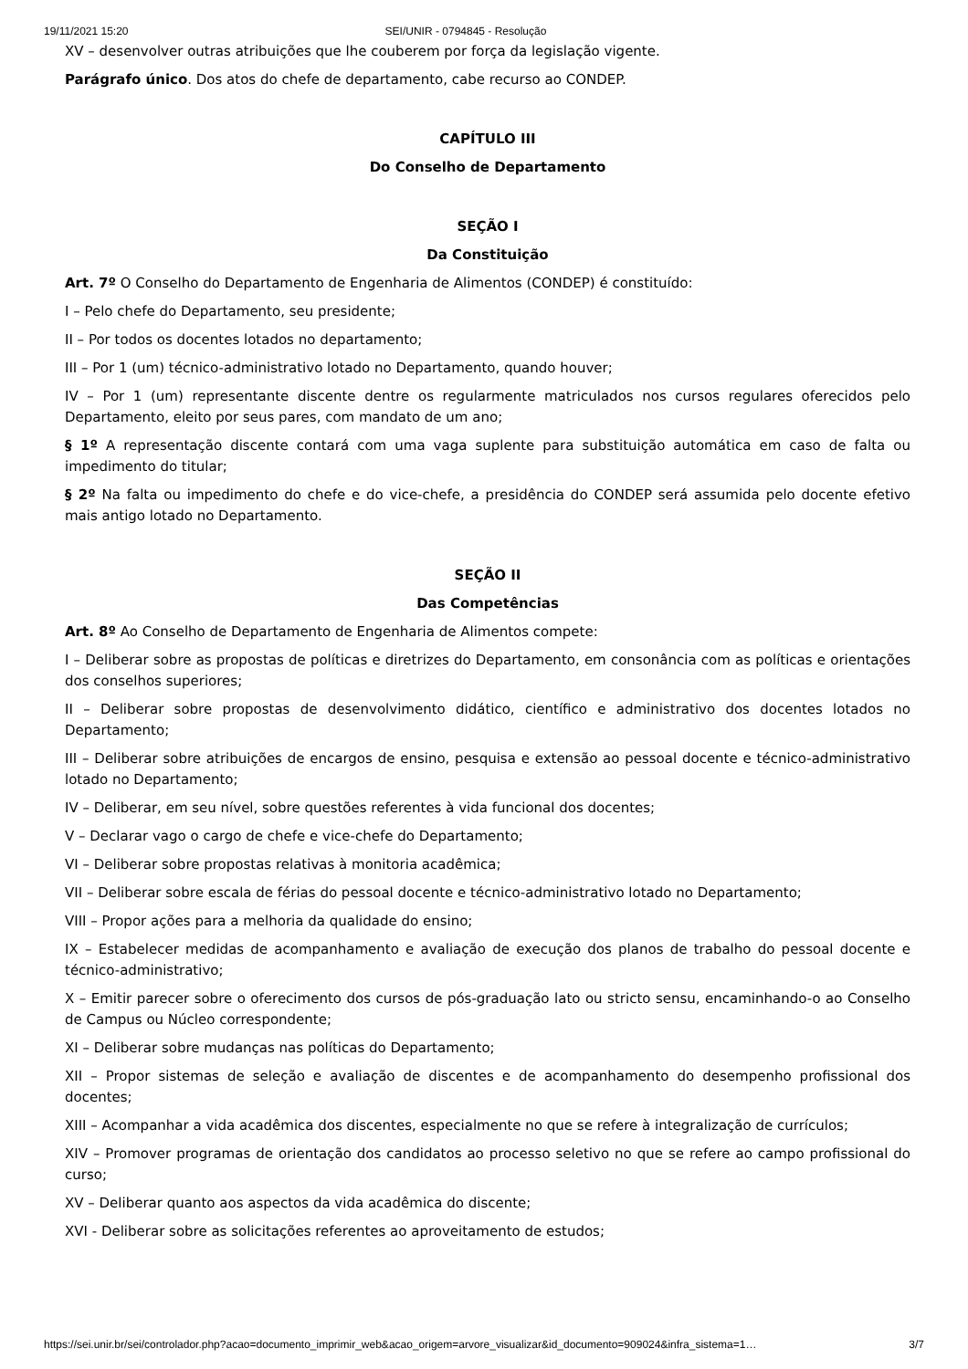19/11/2021 15:20 SEI/UNIR - 0794845 - Resolução
XV – desenvolver outras atribuições que lhe couberem por força da legislação vigente.
Parágrafo único. Dos atos do chefe de departamento, cabe recurso ao CONDEP.
CAPÍTULO III
Do Conselho de Departamento
SEÇÃO I
Da Constituição
Art. 7º O Conselho do Departamento de Engenharia de Alimentos (CONDEP) é constituído:
I – Pelo chefe do Departamento, seu presidente;
II – Por todos os docentes lotados no departamento;
III – Por 1 (um) técnico-administrativo lotado no Departamento, quando houver;
IV – Por 1 (um) representante discente dentre os regularmente matriculados nos cursos regulares oferecidos pelo Departamento, eleito por seus pares, com mandato de um ano;
§ 1º A representação discente contará com uma vaga suplente para substituição automática em caso de falta ou impedimento do titular;
§ 2º Na falta ou impedimento do chefe e do vice-chefe, a presidência do CONDEP será assumida pelo docente efetivo mais antigo lotado no Departamento.
SEÇÃO II
Das Competências
Art. 8º Ao Conselho de Departamento de Engenharia de Alimentos compete:
I – Deliberar sobre as propostas de políticas e diretrizes do Departamento, em consonância com as políticas e orientações dos conselhos superiores;
II – Deliberar sobre propostas de desenvolvimento didático, científico e administrativo dos docentes lotados no Departamento;
III – Deliberar sobre atribuições de encargos de ensino, pesquisa e extensão ao pessoal docente e técnico-administrativo lotado no Departamento;
IV – Deliberar, em seu nível, sobre questões referentes à vida funcional dos docentes;
V – Declarar vago o cargo de chefe e vice-chefe do Departamento;
VI – Deliberar sobre propostas relativas à monitoria acadêmica;
VII – Deliberar sobre escala de férias do pessoal docente e técnico-administrativo lotado no Departamento;
VIII – Propor ações para a melhoria da qualidade do ensino;
IX – Estabelecer medidas de acompanhamento e avaliação de execução dos planos de trabalho do pessoal docente e técnico-administrativo;
X – Emitir parecer sobre o oferecimento dos cursos de pós-graduação lato ou stricto sensu, encaminhando-o ao Conselho de Campus ou Núcleo correspondente;
XI – Deliberar sobre mudanças nas políticas do Departamento;
XII – Propor sistemas de seleção e avaliação de discentes e de acompanhamento do desempenho profissional dos docentes;
XIII – Acompanhar a vida acadêmica dos discentes, especialmente no que se refere à integralização de currículos;
XIV – Promover programas de orientação dos candidatos ao processo seletivo no que se refere ao campo profissional do curso;
XV – Deliberar quanto aos aspectos da vida acadêmica do discente;
XVI - Deliberar sobre as solicitações referentes ao aproveitamento de estudos;
https://sei.unir.br/sei/controlador.php?acao=documento_imprimir_web&acao_origem=arvore_visualizar&id_documento=909024&infra_sistema=1… 3/7